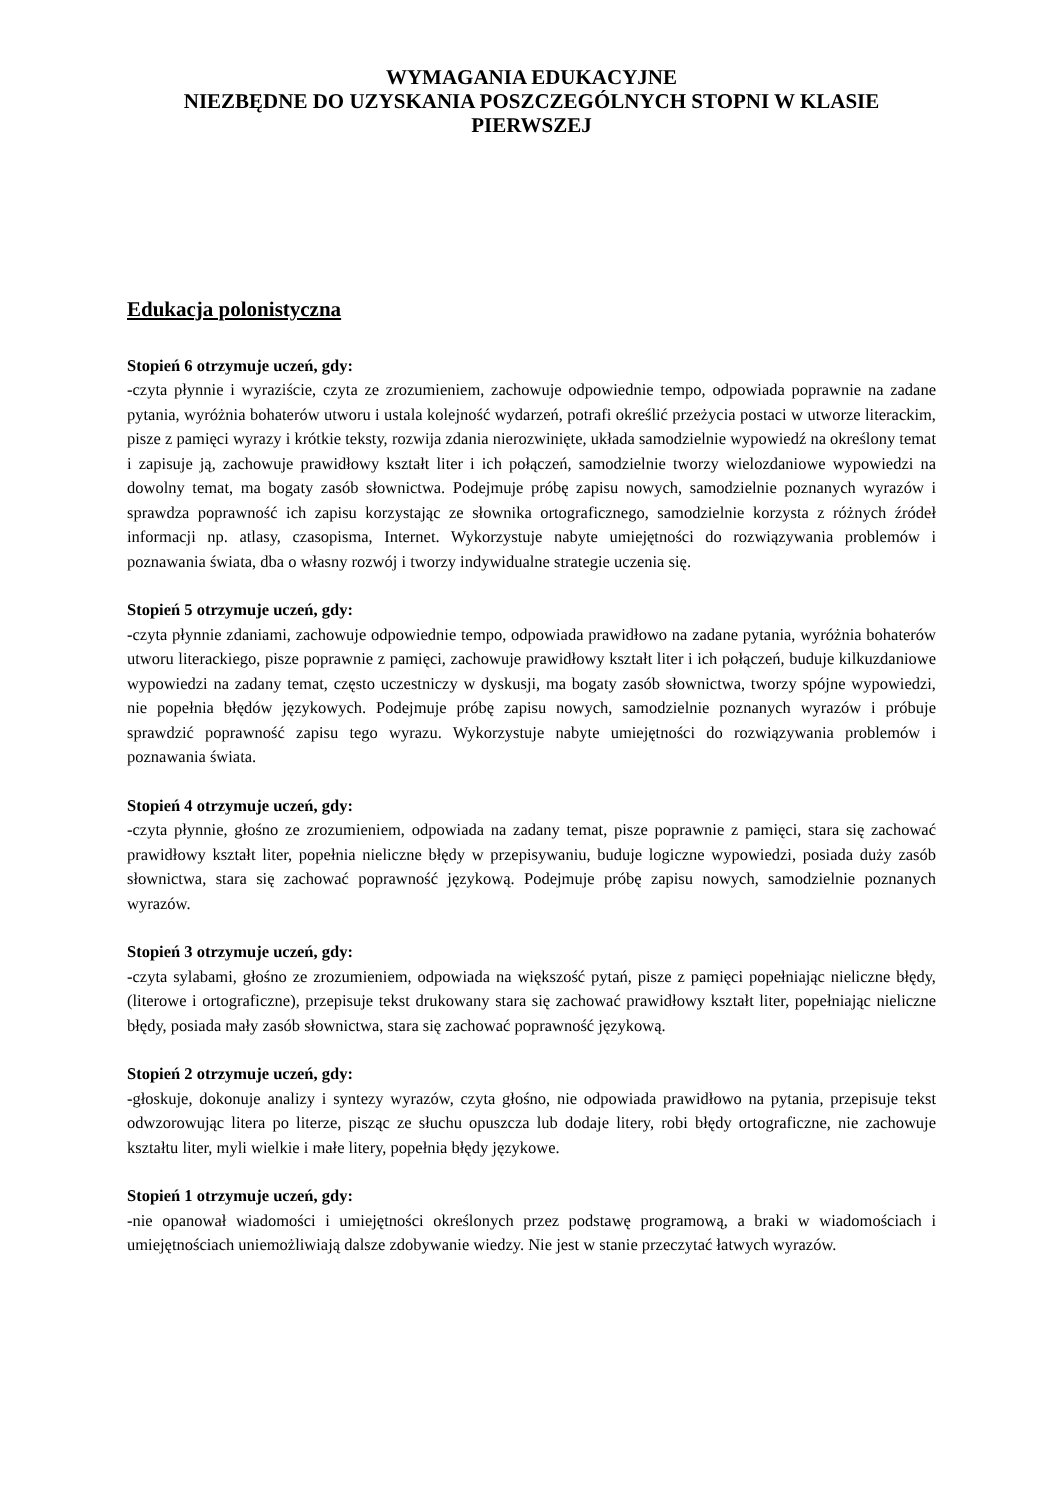WYMAGANIA EDUKACYJNE
NIEZBĘDNE DO UZYSKANIA POSZCZEGÓLNYCH STOPNI W KLASIE PIERWSZEJ
Edukacja polonistyczna
Stopień 6 otrzymuje uczeń, gdy:
-czyta płynnie i wyraziście, czyta ze zrozumieniem, zachowuje odpowiednie tempo, odpowiada poprawnie na zadane pytania, wyróżnia bohaterów utworu i ustala kolejność wydarzeń, potrafi określić przeżycia postaci w utworze literackim, pisze z pamięci wyrazy i krótkie teksty, rozwija zdania nierozwinięte, układa samodzielnie wypowiedź na określony temat i zapisuje ją, zachowuje prawidłowy kształt liter i ich połączeń, samodzielnie tworzy wielozdaniowe wypowiedzi na dowolny temat, ma bogaty zasób słownictwa. Podejmuje próbę zapisu nowych, samodzielnie poznanych wyrazów i sprawdza poprawność ich zapisu korzystając ze słownika ortograficznego, samodzielnie korzysta z różnych źródeł informacji np. atlasy, czasopisma, Internet. Wykorzystuje nabyte umiejętności do rozwiązywania problemów i poznawania świata, dba o własny rozwój i tworzy indywidualne strategie uczenia się.
Stopień 5 otrzymuje uczeń, gdy:
-czyta płynnie zdaniami, zachowuje odpowiednie tempo, odpowiada prawidłowo na zadane pytania, wyróżnia bohaterów utworu literackiego, pisze poprawnie z pamięci, zachowuje prawidłowy kształt liter i ich połączeń, buduje kilkuzdaniowe wypowiedzi na zadany temat, często uczestniczy w dyskusji, ma bogaty zasób słownictwa, tworzy spójne wypowiedzi, nie popełnia błędów językowych. Podejmuje próbę zapisu nowych, samodzielnie poznanych wyrazów i próbuje sprawdzić poprawność zapisu tego wyrazu. Wykorzystuje nabyte umiejętności do rozwiązywania problemów i poznawania świata.
Stopień 4 otrzymuje uczeń, gdy:
-czyta płynnie, głośno ze zrozumieniem, odpowiada na zadany temat, pisze poprawnie z pamięci, stara się zachować prawidłowy kształt liter, popełnia nieliczne błędy w przepisywaniu, buduje logiczne wypowiedzi, posiada duży zasób słownictwa, stara się zachować poprawność językową. Podejmuje próbę zapisu nowych, samodzielnie poznanych wyrazów.
Stopień 3 otrzymuje uczeń, gdy:
-czyta sylabami, głośno ze zrozumieniem, odpowiada na większość pytań, pisze z pamięci popełniając nieliczne błędy, (literowe i ortograficzne), przepisuje tekst drukowany stara się zachować prawidłowy kształt liter, popełniając nieliczne błędy, posiada mały zasób słownictwa, stara się zachować poprawność językową.
Stopień 2 otrzymuje uczeń, gdy:
-głoskuje, dokonuje analizy i syntezy wyrazów, czyta głośno, nie odpowiada prawidłowo na pytania, przepisuje tekst odwzorowując litera po literze, pisząc ze słuchu opuszcza lub dodaje litery, robi błędy ortograficzne, nie zachowuje kształtu liter, myli wielkie i małe litery, popełnia błędy językowe.
Stopień 1 otrzymuje uczeń, gdy:
-nie opanował wiadomości i umiejętności określonych przez podstawę programową, a braki w wiadomościach i umiejętnościach uniemożliwiają dalsze zdobywanie wiedzy. Nie jest w stanie przeczytać łatwych wyrazów.